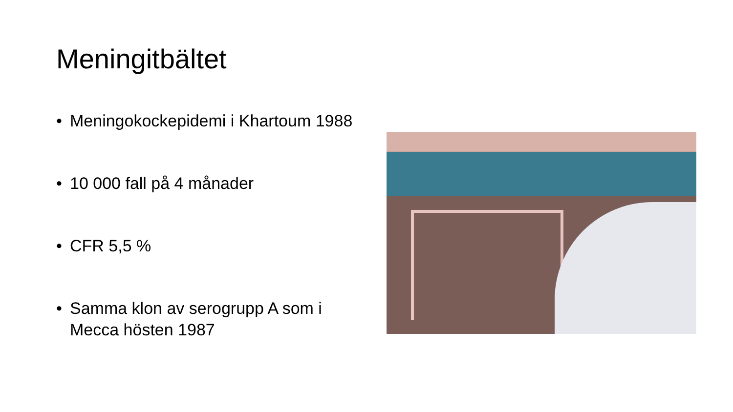Meningitbältet
• Meningokockepidemi i Khartoum 1988
• 10 000 fall på 4 månader
• CFR 5,5 %
• Samma klon av serogrupp A som i Mecca hösten 1987